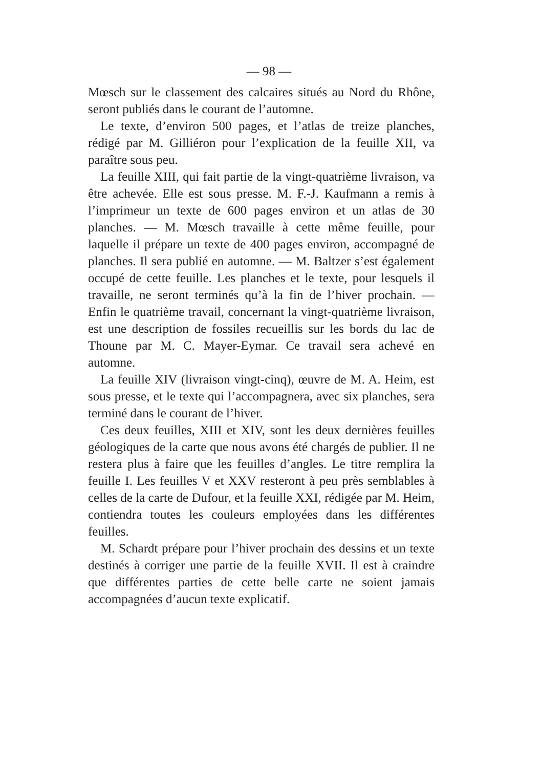— 98 —
Mœsch sur le classement des calcaires situés au Nord du Rhône, seront publiés dans le courant de l’automne.
Le texte, d’environ 500 pages, et l’atlas de treize planches, rédigé par M. Gilliéron pour l’explication de la feuille XII, va paraître sous peu.
La feuille XIII, qui fait partie de la vingt-quatrième livraison, va être achevée. Elle est sous presse. M. F.-J. Kaufmann a remis à l’imprimeur un texte de 600 pages environ et un atlas de 30 planches. — M. Mœsch travaille à cette même feuille, pour laquelle il prépare un texte de 400 pages environ, accompagné de planches. Il sera publié en automne. — M. Baltzer s’est également occupé de cette feuille. Les planches et le texte, pour lesquels il travaille, ne seront terminés qu’à la fin de l’hiver prochain. — Enfin le quatrième travail, concernant la vingt-quatrième livraison, est une description de fossiles recueillis sur les bords du lac de Thoune par M. C. Mayer-Eymar. Ce travail sera achevé en automne.
La feuille XIV (livraison vingt-cinq), œuvre de M. A. Heim, est sous presse, et le texte qui l’accompagnera, avec six planches, sera terminé dans le courant de l’hiver.
Ces deux feuilles, XIII et XIV, sont les deux dernières feuilles géologiques de la carte que nous avons été chargés de publier. Il ne restera plus à faire que les feuilles d’angles. Le titre remplira la feuille I. Les feuilles V et XXV resteront à peu près semblables à celles de la carte de Dufour, et la feuille XXI, rédigée par M. Heim, contiendra toutes les couleurs employées dans les différentes feuilles.
M. Schardt prépare pour l’hiver prochain des dessins et un texte destinés à corriger une partie de la feuille XVII. Il est à craindre que différentes parties de cette belle carte ne soient jamais accompagnées d’aucun texte explicatif.